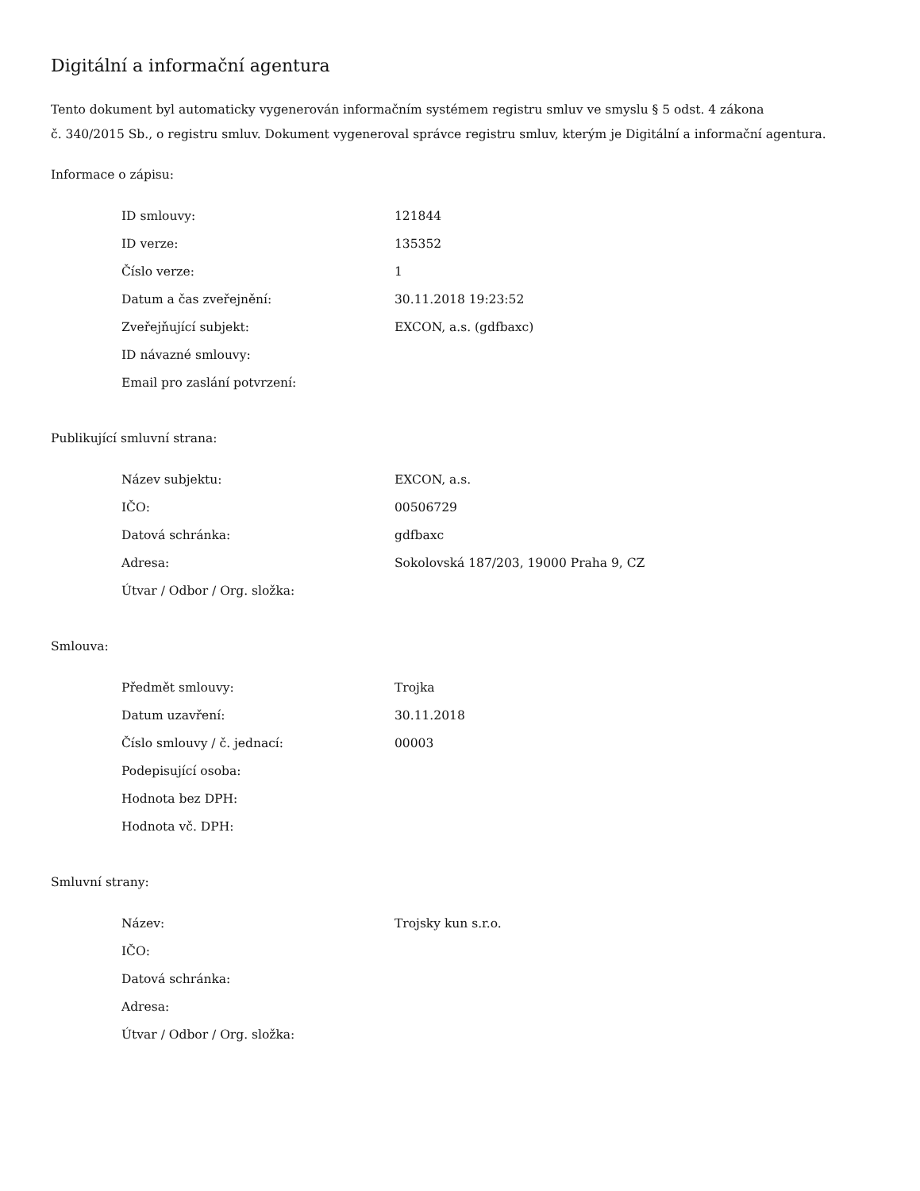Digitální a informační agentura
Tento dokument byl automaticky vygenerován informačním systémem registru smluv ve smyslu § 5 odst. 4 zákona
č. 340/2015 Sb., o registru smluv. Dokument vygeneroval správce registru smluv, kterým je Digitální a informační agentura.
Informace o zápisu:
| ID smlouvy: | 121844 |
| ID verze: | 135352 |
| Číslo verze: | 1 |
| Datum a čas zveřejnění: | 30.11.2018 19:23:52 |
| Zveřejňující subjekt: | EXCON, a.s. (gdfbaxc) |
| ID návazné smlouvy: | |
| Email pro zaslání potvrzení: | |
Publikující smluvní strana:
| Název subjektu: | EXCON, a.s. |
| IČO: | 00506729 |
| Datová schránka: | gdfbaxc |
| Adresa: | Sokolovská 187/203, 19000 Praha 9, CZ |
| Útvar / Odbor / Org. složka: | |
Smlouva:
| Předmět smlouvy: | Trojka |
| Datum uzavření: | 30.11.2018 |
| Číslo smlouvy / č. jednací: | 00003 |
| Podepisující osoba: | |
| Hodnota bez DPH: | |
| Hodnota vč. DPH: | |
Smluvní strany:
| Název: | Trojsky kun s.r.o. |
| IČO: | |
| Datová schránka: | |
| Adresa: | |
| Útvar / Odbor / Org. složka: | |